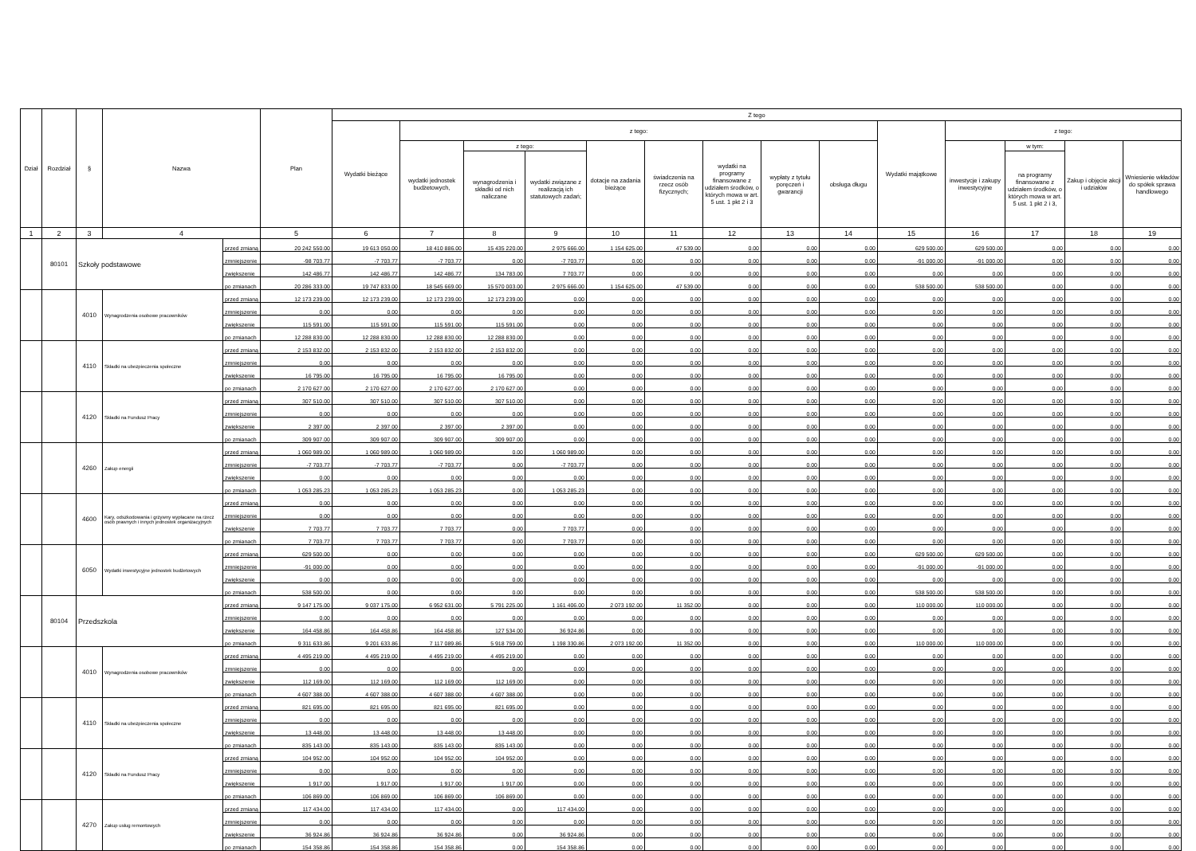| Dział | Rozdział | § | Nazwa | | Plan | Z tego | | | | | | | | | | | | | |
| --- | --- | --- | --- | --- | --- | --- | --- | --- | --- | --- | --- | --- | --- | --- | --- | --- | --- | --- | --- |
| | | | | | | Wydatki bieżące | z tego: | | | | | | | | Wydatki majątkowe | z tego: | | | |
| | | | | | | | wydatki jednostek budżetowych, | z tego: | | dotacje na zadania bieżące | świadczenia na rzecz osób fizycznych; | wydatki na programy finansowane z udziałem środków, o których mowa w art. 5 ust. 1 pkt 2 i 3 | wypłaty z tytułu poręczeń i gwarancji | obsługa długu | | inwestycje i zakupy inwestycyjne | w tym: | Zakup i objęcie akcji i udziałów | Wniesienie wkładów do spółek sprawa handlowego |
| | | | | | | | | wynagrodzenia i składki od nich naliczane | wydatki związane z realizacją ich statutowych zadań; | | | | | | | | na programy finansowane z udziałem środków, o których mowa w art. 5 ust. 1 pkt 2 i 3, | | |
| 1 | 2 | 3 | 4 | | 5 | 6 | 7 | 8 | 9 | 10 | 11 | 12 | 13 | 14 | 15 | 16 | 17 | 18 | 19 |
| | 80101 | Szkoły podstawowe | | przed zmianą | 20 242 550.00 | 19 613 050.00 | 18 410 886.00 | 15 435 220.00 | 2 975 666.00 | 1 154 625.00 | 47 539.00 | 0.00 | 0.00 | 0.00 | 629 500.00 | 629 500.00 | 0.00 | 0.00 | 0.00 |
| | | | | zmniejszenie | -98 703.77 | -7 703.77 | -7 703.77 | 0.00 | -7 703.77 | 0.00 | 0.00 | 0.00 | 0.00 | 0.00 | -91 000.00 | -91 000.00 | 0.00 | 0.00 | 0.00 |
| | | | | zwiększenie | 142 486.77 | 142 486.77 | 142 486.77 | 134 783.00 | 7 703.77 | 0.00 | 0.00 | 0.00 | 0.00 | 0.00 | 0.00 | 0.00 | 0.00 | 0.00 | 0.00 |
| | | | | po zmianach | 20 286 333.00 | 19 747 833.00 | 18 545 669.00 | 15 570 003.00 | 2 975 666.00 | 1 154 625.00 | 47 539.00 | 0.00 | 0.00 | 0.00 | 538 500.00 | 538 500.00 | 0.00 | 0.00 | 0.00 |
| | | 4010 | Wynagrodzenia osobowe pracowników | przed zmianą | 12 173 239.00 | 12 173 239.00 | 12 173 239.00 | 12 173 239.00 | 0.00 | 0.00 | 0.00 | 0.00 | 0.00 | 0.00 | 0.00 | 0.00 | 0.00 | 0.00 | 0.00 |
| | | | | zmniejszenie | 0.00 | 0.00 | 0.00 | 0.00 | 0.00 | 0.00 | 0.00 | 0.00 | 0.00 | 0.00 | 0.00 | 0.00 | 0.00 | 0.00 | 0.00 |
| | | | | zwiększenie | 115 591.00 | 115 591.00 | 115 591.00 | 115 591.00 | 0.00 | 0.00 | 0.00 | 0.00 | 0.00 | 0.00 | 0.00 | 0.00 | 0.00 | 0.00 | 0.00 |
| | | | | po zmianach | 12 288 830.00 | 12 288 830.00 | 12 288 830.00 | 12 288 830.00 | 0.00 | 0.00 | 0.00 | 0.00 | 0.00 | 0.00 | 0.00 | 0.00 | 0.00 | 0.00 | 0.00 |
| | | 4110 | Składki na ubezpieczenia społeczne | przed zmianą | 2 153 832.00 | 2 153 832.00 | 2 153 832.00 | 2 153 832.00 | 0.00 | 0.00 | 0.00 | 0.00 | 0.00 | 0.00 | 0.00 | 0.00 | 0.00 | 0.00 | 0.00 |
| | | | | zmniejszenie | 0.00 | 0.00 | 0.00 | 0.00 | 0.00 | 0.00 | 0.00 | 0.00 | 0.00 | 0.00 | 0.00 | 0.00 | 0.00 | 0.00 | 0.00 |
| | | | | zwiększenie | 16 795.00 | 16 795.00 | 16 795.00 | 16 795.00 | 0.00 | 0.00 | 0.00 | 0.00 | 0.00 | 0.00 | 0.00 | 0.00 | 0.00 | 0.00 | 0.00 |
| | | | | po zmianach | 2 170 627.00 | 2 170 627.00 | 2 170 627.00 | 2 170 627.00 | 0.00 | 0.00 | 0.00 | 0.00 | 0.00 | 0.00 | 0.00 | 0.00 | 0.00 | 0.00 | 0.00 |
| | | 4120 | Składki na Fundusz Pracy | przed zmianą | 307 510.00 | 307 510.00 | 307 510.00 | 307 510.00 | 0.00 | 0.00 | 0.00 | 0.00 | 0.00 | 0.00 | 0.00 | 0.00 | 0.00 | 0.00 | 0.00 |
| | | | | zmniejszenie | 0.00 | 0.00 | 0.00 | 0.00 | 0.00 | 0.00 | 0.00 | 0.00 | 0.00 | 0.00 | 0.00 | 0.00 | 0.00 | 0.00 | 0.00 |
| | | | | zwiększenie | 2 397.00 | 2 397.00 | 2 397.00 | 2 397.00 | 0.00 | 0.00 | 0.00 | 0.00 | 0.00 | 0.00 | 0.00 | 0.00 | 0.00 | 0.00 | 0.00 |
| | | | | po zmianach | 309 907.00 | 309 907.00 | 309 907.00 | 309 907.00 | 0.00 | 0.00 | 0.00 | 0.00 | 0.00 | 0.00 | 0.00 | 0.00 | 0.00 | 0.00 | 0.00 |
| | | 4260 | Zakup energii | przed zmianą | 1 060 989.00 | 1 060 989.00 | 1 060 989.00 | 0.00 | 1 060 989.00 | 0.00 | 0.00 | 0.00 | 0.00 | 0.00 | 0.00 | 0.00 | 0.00 | 0.00 | 0.00 |
| | | | | zmniejszenie | -7 703.77 | -7 703.77 | -7 703.77 | 0.00 | -7 703.77 | 0.00 | 0.00 | 0.00 | 0.00 | 0.00 | 0.00 | 0.00 | 0.00 | 0.00 | 0.00 |
| | | | | zwiększenie | 0.00 | 0.00 | 0.00 | 0.00 | 0.00 | 0.00 | 0.00 | 0.00 | 0.00 | 0.00 | 0.00 | 0.00 | 0.00 | 0.00 | 0.00 |
| | | | | po zmianach | 1 053 285.23 | 1 053 285.23 | 1 053 285.23 | 0.00 | 1 053 285.23 | 0.00 | 0.00 | 0.00 | 0.00 | 0.00 | 0.00 | 0.00 | 0.00 | 0.00 | 0.00 |
| | | 4600 | Kary, odszkodowania i grzywny wypłacane na rzecz osób prawnych i innych jednostek organizacyjnych | przed zmianą | 0.00 | 0.00 | 0.00 | 0.00 | 0.00 | 0.00 | 0.00 | 0.00 | 0.00 | 0.00 | 0.00 | 0.00 | 0.00 | 0.00 | 0.00 |
| | | | | zmniejszenie | 0.00 | 0.00 | 0.00 | 0.00 | 0.00 | 0.00 | 0.00 | 0.00 | 0.00 | 0.00 | 0.00 | 0.00 | 0.00 | 0.00 | 0.00 |
| | | | | zwiększenie | 7 703.77 | 7 703.77 | 7 703.77 | 0.00 | 7 703.77 | 0.00 | 0.00 | 0.00 | 0.00 | 0.00 | 0.00 | 0.00 | 0.00 | 0.00 | 0.00 |
| | | | | po zmianach | 7 703.77 | 7 703.77 | 7 703.77 | 0.00 | 7 703.77 | 0.00 | 0.00 | 0.00 | 0.00 | 0.00 | 0.00 | 0.00 | 0.00 | 0.00 | 0.00 |
| | | 6050 | Wydatki inwestycyjne jednostek budżetowych | przed zmianą | 629 500.00 | 0.00 | 0.00 | 0.00 | 0.00 | 0.00 | 0.00 | 0.00 | 0.00 | 0.00 | 629 500.00 | 629 500.00 | 0.00 | 0.00 | 0.00 |
| | | | | zmniejszenie | -91 000.00 | 0.00 | 0.00 | 0.00 | 0.00 | 0.00 | 0.00 | 0.00 | 0.00 | 0.00 | -91 000.00 | -91 000.00 | 0.00 | 0.00 | 0.00 |
| | | | | zwiększenie | 0.00 | 0.00 | 0.00 | 0.00 | 0.00 | 0.00 | 0.00 | 0.00 | 0.00 | 0.00 | 0.00 | 0.00 | 0.00 | 0.00 | 0.00 |
| | | | | po zmianach | 538 500.00 | 0.00 | 0.00 | 0.00 | 0.00 | 0.00 | 0.00 | 0.00 | 0.00 | 0.00 | 538 500.00 | 538 500.00 | 0.00 | 0.00 | 0.00 |
| | 80104 | Przedszkola | | przed zmianą | 9 147 175.00 | 9 037 175.00 | 6 952 631.00 | 5 791 225.00 | 1 161 406.00 | 2 073 192.00 | 11 352.00 | 0.00 | 0.00 | 0.00 | 110 000.00 | 110 000.00 | 0.00 | 0.00 | 0.00 |
| | | | | zmniejszenie | 0.00 | 0.00 | 0.00 | 0.00 | 0.00 | 0.00 | 0.00 | 0.00 | 0.00 | 0.00 | 0.00 | 0.00 | 0.00 | 0.00 | 0.00 |
| | | | | zwiększenie | 164 458.86 | 164 458.86 | 164 458.86 | 127 534.00 | 36 924.86 | 0.00 | 0.00 | 0.00 | 0.00 | 0.00 | 0.00 | 0.00 | 0.00 | 0.00 | 0.00 |
| | | | | po zmianach | 9 311 633.86 | 9 201 633.86 | 7 117 089.86 | 5 918 759.00 | 1 198 330.86 | 2 073 192.00 | 11 352.00 | 0.00 | 0.00 | 0.00 | 110 000.00 | 110 000.00 | 0.00 | 0.00 | 0.00 |
| | | 4010 | Wynagrodzenia osobowe pracowników | przed zmianą | 4 495 219.00 | 4 495 219.00 | 4 495 219.00 | 4 495 219.00 | 0.00 | 0.00 | 0.00 | 0.00 | 0.00 | 0.00 | 0.00 | 0.00 | 0.00 | 0.00 | 0.00 |
| | | | | zmniejszenie | 0.00 | 0.00 | 0.00 | 0.00 | 0.00 | 0.00 | 0.00 | 0.00 | 0.00 | 0.00 | 0.00 | 0.00 | 0.00 | 0.00 | 0.00 |
| | | | | zwiększenie | 112 169.00 | 112 169.00 | 112 169.00 | 112 169.00 | 0.00 | 0.00 | 0.00 | 0.00 | 0.00 | 0.00 | 0.00 | 0.00 | 0.00 | 0.00 | 0.00 |
| | | | | po zmianach | 4 607 388.00 | 4 607 388.00 | 4 607 388.00 | 4 607 388.00 | 0.00 | 0.00 | 0.00 | 0.00 | 0.00 | 0.00 | 0.00 | 0.00 | 0.00 | 0.00 | 0.00 |
| | | 4110 | Składki na ubezpieczenia społeczne | przed zmianą | 821 695.00 | 821 695.00 | 821 695.00 | 821 695.00 | 0.00 | 0.00 | 0.00 | 0.00 | 0.00 | 0.00 | 0.00 | 0.00 | 0.00 | 0.00 | 0.00 |
| | | | | zmniejszenie | 0.00 | 0.00 | 0.00 | 0.00 | 0.00 | 0.00 | 0.00 | 0.00 | 0.00 | 0.00 | 0.00 | 0.00 | 0.00 | 0.00 | 0.00 |
| | | | | zwiększenie | 13 448.00 | 13 448.00 | 13 448.00 | 13 448.00 | 0.00 | 0.00 | 0.00 | 0.00 | 0.00 | 0.00 | 0.00 | 0.00 | 0.00 | 0.00 | 0.00 |
| | | | | po zmianach | 835 143.00 | 835 143.00 | 835 143.00 | 835 143.00 | 0.00 | 0.00 | 0.00 | 0.00 | 0.00 | 0.00 | 0.00 | 0.00 | 0.00 | 0.00 | 0.00 |
| | | 4120 | Składki na Fundusz Pracy | przed zmianą | 104 952.00 | 104 952.00 | 104 952.00 | 104 952.00 | 0.00 | 0.00 | 0.00 | 0.00 | 0.00 | 0.00 | 0.00 | 0.00 | 0.00 | 0.00 | 0.00 |
| | | | | zmniejszenie | 0.00 | 0.00 | 0.00 | 0.00 | 0.00 | 0.00 | 0.00 | 0.00 | 0.00 | 0.00 | 0.00 | 0.00 | 0.00 | 0.00 | 0.00 |
| | | | | zwiększenie | 1 917.00 | 1 917.00 | 1 917.00 | 1 917.00 | 0.00 | 0.00 | 0.00 | 0.00 | 0.00 | 0.00 | 0.00 | 0.00 | 0.00 | 0.00 | 0.00 |
| | | | | po zmianach | 106 869.00 | 106 869.00 | 106 869.00 | 106 869.00 | 0.00 | 0.00 | 0.00 | 0.00 | 0.00 | 0.00 | 0.00 | 0.00 | 0.00 | 0.00 | 0.00 |
| | | 4270 | Zakup usług remontowych | przed zmianą | 117 434.00 | 117 434.00 | 117 434.00 | 0.00 | 117 434.00 | 0.00 | 0.00 | 0.00 | 0.00 | 0.00 | 0.00 | 0.00 | 0.00 | 0.00 | 0.00 |
| | | | | zmniejszenie | 0.00 | 0.00 | 0.00 | 0.00 | 0.00 | 0.00 | 0.00 | 0.00 | 0.00 | 0.00 | 0.00 | 0.00 | 0.00 | 0.00 | 0.00 |
| | | | | zwiększenie | 36 924.86 | 36 924.86 | 36 924.86 | 0.00 | 36 924.86 | 0.00 | 0.00 | 0.00 | 0.00 | 0.00 | 0.00 | 0.00 | 0.00 | 0.00 | 0.00 |
| | | | | po zmianach | 154 358.86 | 154 358.86 | 154 358.86 | 0.00 | 154 358.86 | 0.00 | 0.00 | 0.00 | 0.00 | 0.00 | 0.00 | 0.00 | 0.00 | 0.00 | 0.00 |